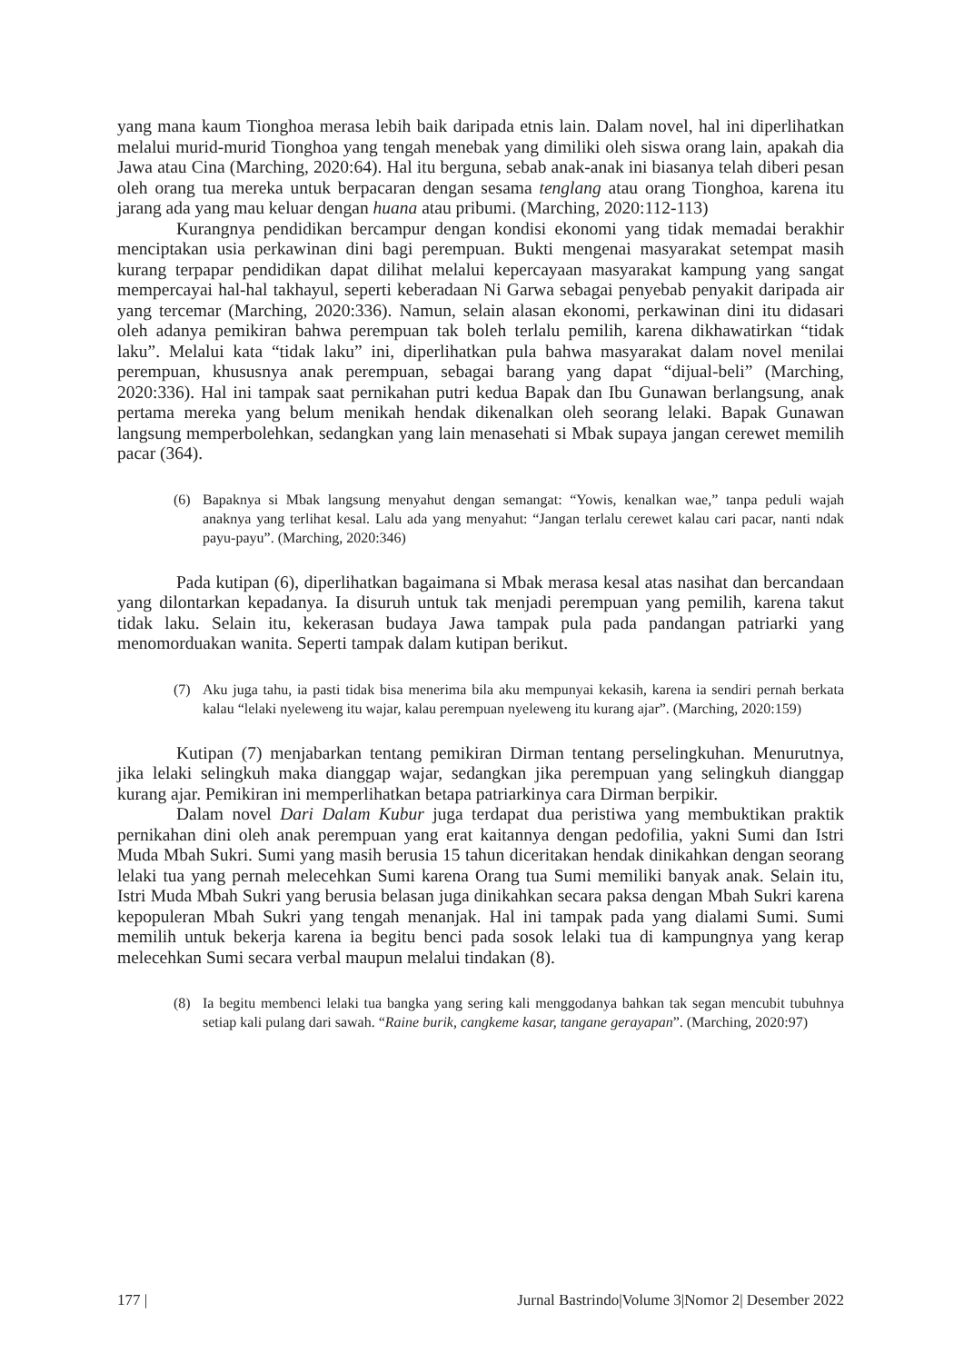yang mana kaum Tionghoa merasa lebih baik daripada etnis lain. Dalam novel, hal ini diperlihatkan melalui murid-murid Tionghoa yang tengah menebak yang dimiliki oleh siswa orang lain, apakah dia Jawa atau Cina (Marching, 2020:64). Hal itu berguna, sebab anak-anak ini biasanya telah diberi pesan oleh orang tua mereka untuk berpacaran dengan sesama tenglang atau orang Tionghoa, karena itu jarang ada yang mau keluar dengan huana atau pribumi. (Marching, 2020:112-113)
Kurangnya pendidikan bercampur dengan kondisi ekonomi yang tidak memadai berakhir menciptakan usia perkawinan dini bagi perempuan. Bukti mengenai masyarakat setempat masih kurang terpapar pendidikan dapat dilihat melalui kepercayaan masyarakat kampung yang sangat mempercayai hal-hal takhayul, seperti keberadaan Ni Garwa sebagai penyebab penyakit daripada air yang tercemar (Marching, 2020:336). Namun, selain alasan ekonomi, perkawinan dini itu didasari oleh adanya pemikiran bahwa perempuan tak boleh terlalu pemilih, karena dikhawatirkan “tidak laku”. Melalui kata “tidak laku” ini, diperlihatkan pula bahwa masyarakat dalam novel menilai perempuan, khususnya anak perempuan, sebagai barang yang dapat “dijual-beli” (Marching, 2020:336). Hal ini tampak saat pernikahan putri kedua Bapak dan Ibu Gunawan berlangsung, anak pertama mereka yang belum menikah hendak dikenalkan oleh seorang lelaki. Bapak Gunawan langsung memperbolehkan, sedangkan yang lain menasehati si Mbak supaya jangan cerewet memilih pacar (364).
(6) Bapaknya si Mbak langsung menyahut dengan semangat: “Yowis, kenalkan wae,” tanpa peduli wajah anaknya yang terlihat kesal. Lalu ada yang menyahut: “Jangan terlalu cerewet kalau cari pacar, nanti ndak payu-payu”. (Marching, 2020:346)
Pada kutipan (6), diperlihatkan bagaimana si Mbak merasa kesal atas nasihat dan bercandaan yang dilontarkan kepadanya. Ia disuruh untuk tak menjadi perempuan yang pemilih, karena takut tidak laku. Selain itu, kekerasan budaya Jawa tampak pula pada pandangan patriarki yang menomorduakan wanita. Seperti tampak dalam kutipan berikut.
(7) Aku juga tahu, ia pasti tidak bisa menerima bila aku mempunyai kekasih, karena ia sendiri pernah berkata kalau “lelaki nyeleweng itu wajar, kalau perempuan nyeleweng itu kurang ajar”. (Marching, 2020:159)
Kutipan (7) menjabarkan tentang pemikiran Dirman tentang perselingkuhan. Menurutnya, jika lelaki selingkuh maka dianggap wajar, sedangkan jika perempuan yang selingkuh dianggap kurang ajar. Pemikiran ini memperlihatkan betapa patriarkinya cara Dirman berpikir.
Dalam novel Dari Dalam Kubur juga terdapat dua peristiwa yang membuktikan praktik pernikahan dini oleh anak perempuan yang erat kaitannya dengan pedofilia, yakni Sumi dan Istri Muda Mbah Sukri. Sumi yang masih berusia 15 tahun diceritakan hendak dinikahkan dengan seorang lelaki tua yang pernah melecehkan Sumi karena Orang tua Sumi memiliki banyak anak. Selain itu, Istri Muda Mbah Sukri yang berusia belasan juga dinikahkan secara paksa dengan Mbah Sukri karena kepopuleran Mbah Sukri yang tengah menanjak. Hal ini tampak pada yang dialami Sumi. Sumi memilih untuk bekerja karena ia begitu benci pada sosok lelaki tua di kampungnya yang kerap melecehkan Sumi secara verbal maupun melalui tindakan (8).
(8) Ia begitu membenci lelaki tua bangka yang sering kali menggodanya bahkan tak segan mencubit tubuhnya setiap kali pulang dari sawah. “Raine burik, cangkeme kasar, tangane gerayapan”. (Marching, 2020:97)
177 | Jurnal Bastrindo|Volume 3|Nomor 2| Desember 2022